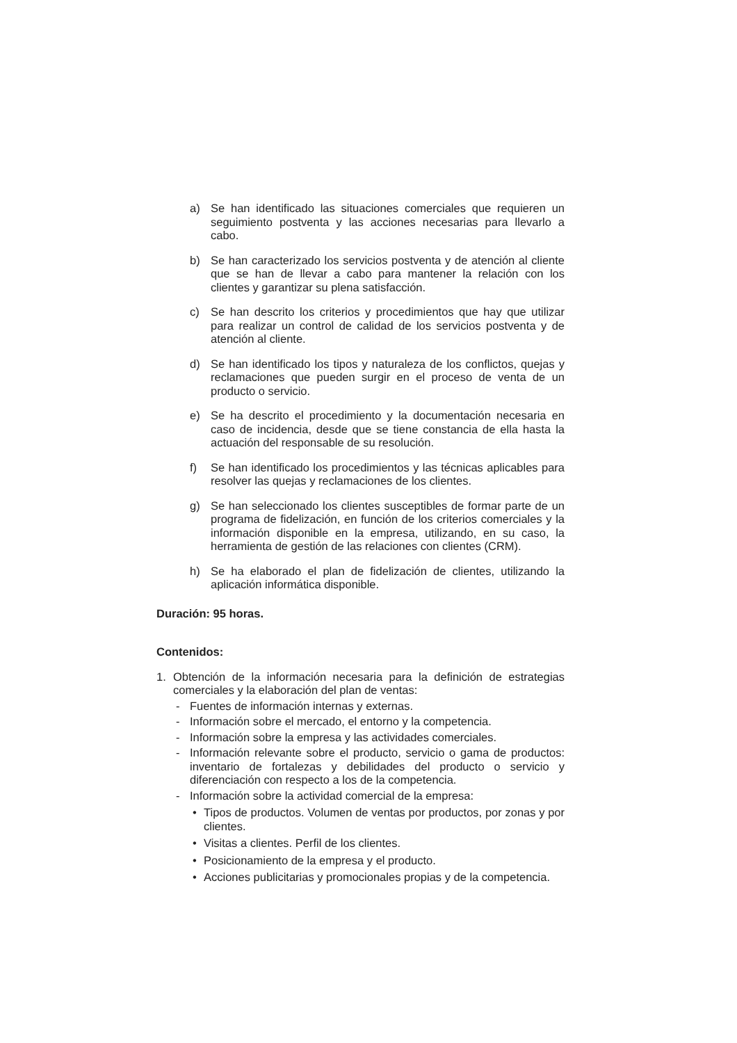a) Se han identificado las situaciones comerciales que requieren un seguimiento postventa y las acciones necesarias para llevarlo a cabo.
b) Se han caracterizado los servicios postventa y de atención al cliente que se han de llevar a cabo para mantener la relación con los clientes y garantizar su plena satisfacción.
c) Se han descrito los criterios y procedimientos que hay que utilizar para realizar un control de calidad de los servicios postventa y de atención al cliente.
d) Se han identificado los tipos y naturaleza de los conflictos, quejas y reclamaciones que pueden surgir en el proceso de venta de un producto o servicio.
e) Se ha descrito el procedimiento y la documentación necesaria en caso de incidencia, desde que se tiene constancia de ella hasta la actuación del responsable de su resolución.
f) Se han identificado los procedimientos y las técnicas aplicables para resolver las quejas y reclamaciones de los clientes.
g) Se han seleccionado los clientes susceptibles de formar parte de un programa de fidelización, en función de los criterios comerciales y la información disponible en la empresa, utilizando, en su caso, la herramienta de gestión de las relaciones con clientes (CRM).
h) Se ha elaborado el plan de fidelización de clientes, utilizando la aplicación informática disponible.
Duración: 95 horas.
Contenidos:
1. Obtención de la información necesaria para la definición de estrategias comerciales y la elaboración del plan de ventas:
- Fuentes de información internas y externas.
- Información sobre el mercado, el entorno y la competencia.
- Información sobre la empresa y las actividades comerciales.
- Información relevante sobre el producto, servicio o gama de productos: inventario de fortalezas y debilidades del producto o servicio y diferenciación con respecto a los de la competencia.
- Información sobre la actividad comercial de la empresa:
• Tipos de productos. Volumen de ventas por productos, por zonas y por clientes.
• Visitas a clientes. Perfil de los clientes.
• Posicionamiento de la empresa y el producto.
• Acciones publicitarias y promocionales propias y de la competencia.